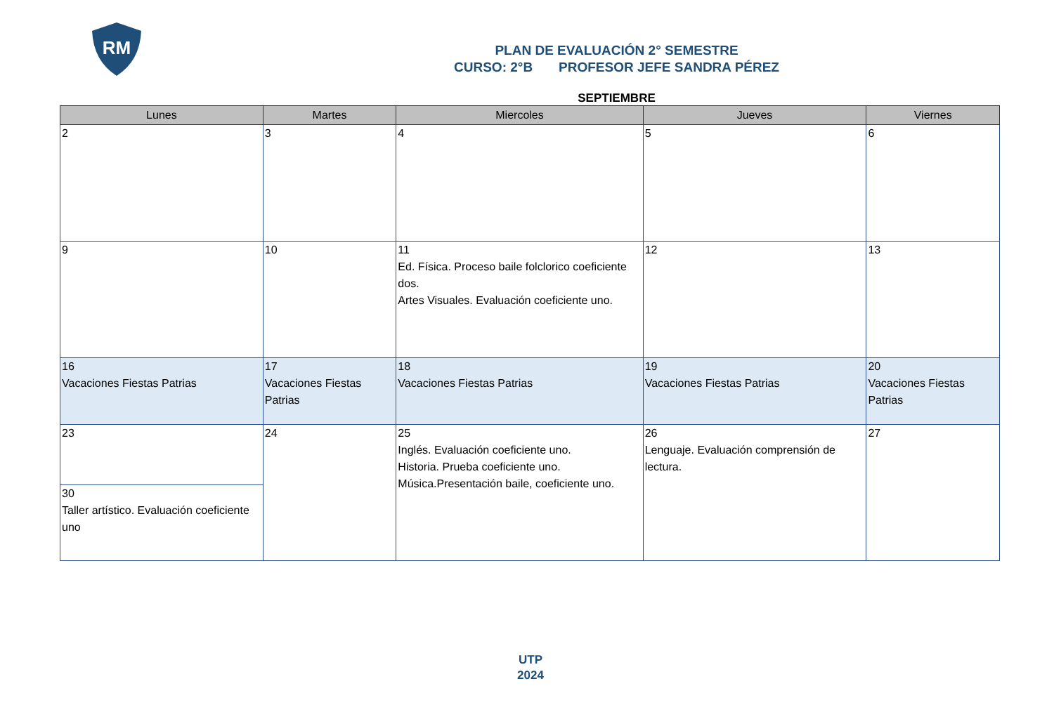RM
PLAN DE EVALUACIÓN 2° SEMESTRE
CURSO: 2°B PROFESOR JEFE SANDRA PÉREZ
SEPTIEMBRE
| Lunes | Martes | Miercoles | Jueves | Viernes |
| --- | --- | --- | --- | --- |
| 2 | 3 | 4 | 5 | 6 |
| 9 | 10 | 11 Ed. Física. Proceso baile folclorico coeficiente dos. Artes Visuales. Evaluación coeficiente uno. | 12 | 13 |
| 16 Vacaciones Fiestas Patrias | 17 Vacaciones Fiestas Patrias | 18 Vacaciones Fiestas Patrias | 19 Vacaciones Fiestas Patrias | 20 Vacaciones Fiestas Patrias |
| 23 | 24 | 25 Inglés. Evaluación coeficiente uno. Historia. Prueba coeficiente uno. Música.Presentación baile, coeficiente uno. | 26 Lenguaje. Evaluación comprensión de lectura. | 27 |
| 30 Taller artístico. Evaluación coeficiente uno | | | | |
UTP
2024